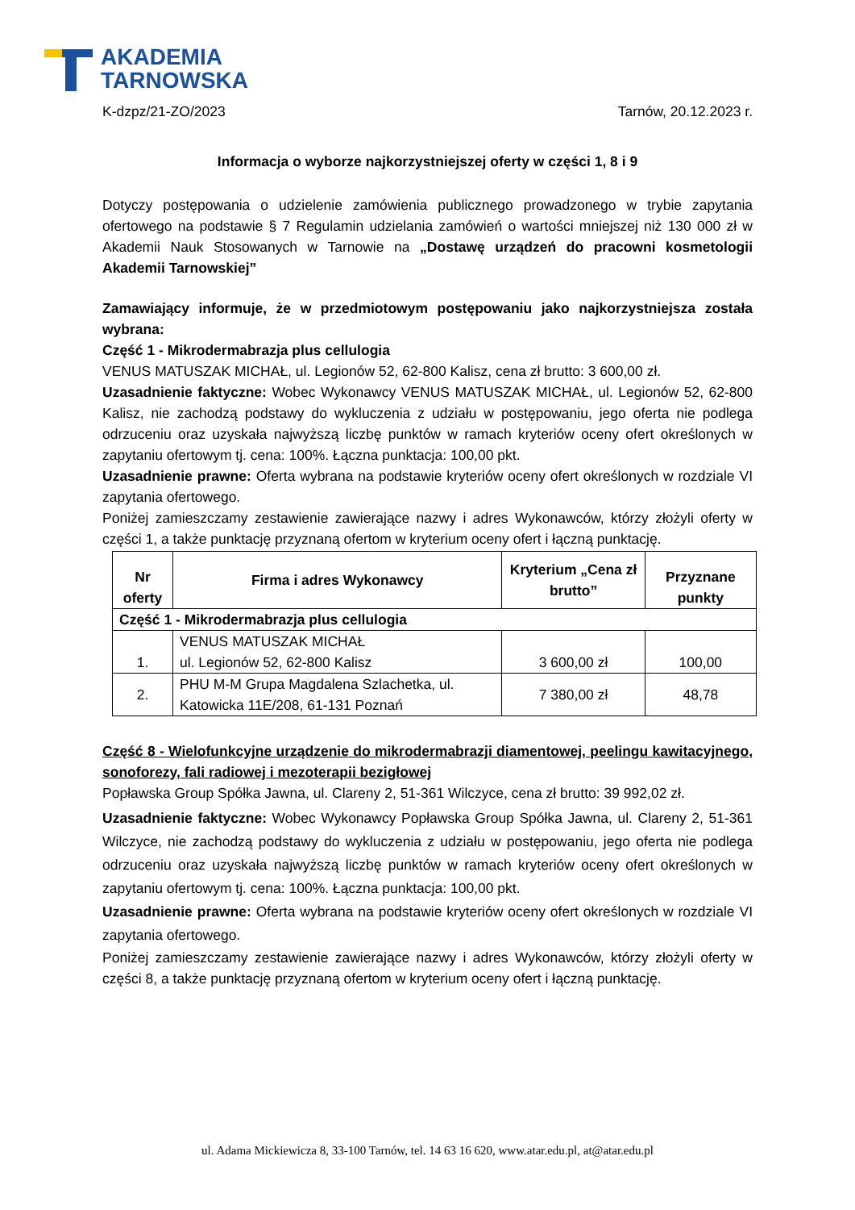AKADEMIA
TARNOWSKA
K-dzpz/21-ZO/2023 Tarnów, 20.12.2023 r.
Informacja o wyborze najkorzystniejszej oferty w części 1, 8 i 9
Dotyczy postępowania o udzielenie zamówienia publicznego prowadzonego w trybie zapytania ofertowego na podstawie § 7 Regulamin udzielania zamówień o wartości mniejszej niż 130 000 zł w Akademii Nauk Stosowanych w Tarnowie na „Dostawę urządzeń do pracowni kosmetologii Akademii Tarnowskiej”
Zamawiający informuje, że w przedmiotowym postępowaniu jako najkorzystniejsza została wybrana:
Część 1 - Mikrodermabrazja plus cellulogia
VENUS MATUSZAK MICHAŁ, ul. Legionów 52, 62-800 Kalisz, cena zł brutto: 3 600,00 zł.
Uzasadnienie faktyczne: Wobec Wykonawcy VENUS MATUSZAK MICHAŁ, ul. Legionów 52, 62-800 Kalisz, nie zachodzą podstawy do wykluczenia z udziału w postępowaniu, jego oferta nie podlega odrzuceniu oraz uzyskała najwyższą liczbę punktów w ramach kryteriów oceny ofert określonych w zapytaniu ofertowym tj. cena: 100%. Łączna punktacja: 100,00 pkt.
Uzasadnienie prawne: Oferta wybrana na podstawie kryteriów oceny ofert określonych w rozdziale VI zapytania ofertowego.
Poniżej zamieszczamy zestawienie zawierające nazwy i adres Wykonawców, którzy złożyli oferty w części 1, a także punktację przyznaną ofertom w kryterium oceny ofert i łączną punktację.
| Nr oferty | Firma i adres Wykonawcy | Kryterium „Cena zł brutto” | Przyznane punkty |
| --- | --- | --- | --- |
| Część 1 - Mikrodermabrazja plus cellulogia | | | |
| 1. | VENUS MATUSZAK MICHAŁ ul. Legionów 52, 62-800 Kalisz | 3 600,00 zł | 100,00 |
| 2. | PHU M-M Grupa Magdalena Szlachetka, ul. Katowicka 11E/208, 61-131 Poznań | 7 380,00 zł | 48,78 |
Część 8 - Wielofunkcyjne urządzenie do mikrodermabrazji diamentowej, peelingu kawitacyjnego, sonoforezy, fali radiowej i mezoterapii bezigłowej
Popławska Group Spółka Jawna, ul. Clareny 2, 51-361 Wilczyce, cena zł brutto: 39 992,02 zł.
Uzasadnienie faktyczne: Wobec Wykonawcy Popławska Group Spółka Jawna, ul. Clareny 2, 51-361 Wilczyce, nie zachodzą podstawy do wykluczenia z udziału w postępowaniu, jego oferta nie podlega odrzuceniu oraz uzyskała najwyższą liczbę punktów w ramach kryteriów oceny ofert określonych w zapytaniu ofertowym tj. cena: 100%. Łączna punktacja: 100,00 pkt.
Uzasadnienie prawne: Oferta wybrana na podstawie kryteriów oceny ofert określonych w rozdziale VI zapytania ofertowego.
Poniżej zamieszczamy zestawienie zawierające nazwy i adres Wykonawców, którzy złożyli oferty w części 8, a także punktację przyznaną ofertom w kryterium oceny ofert i łączną punktację.
ul. Adama Mickiewicza 8, 33-100 Tarnów, tel. 14 63 16 620, www.atar.edu.pl, at@atar.edu.pl